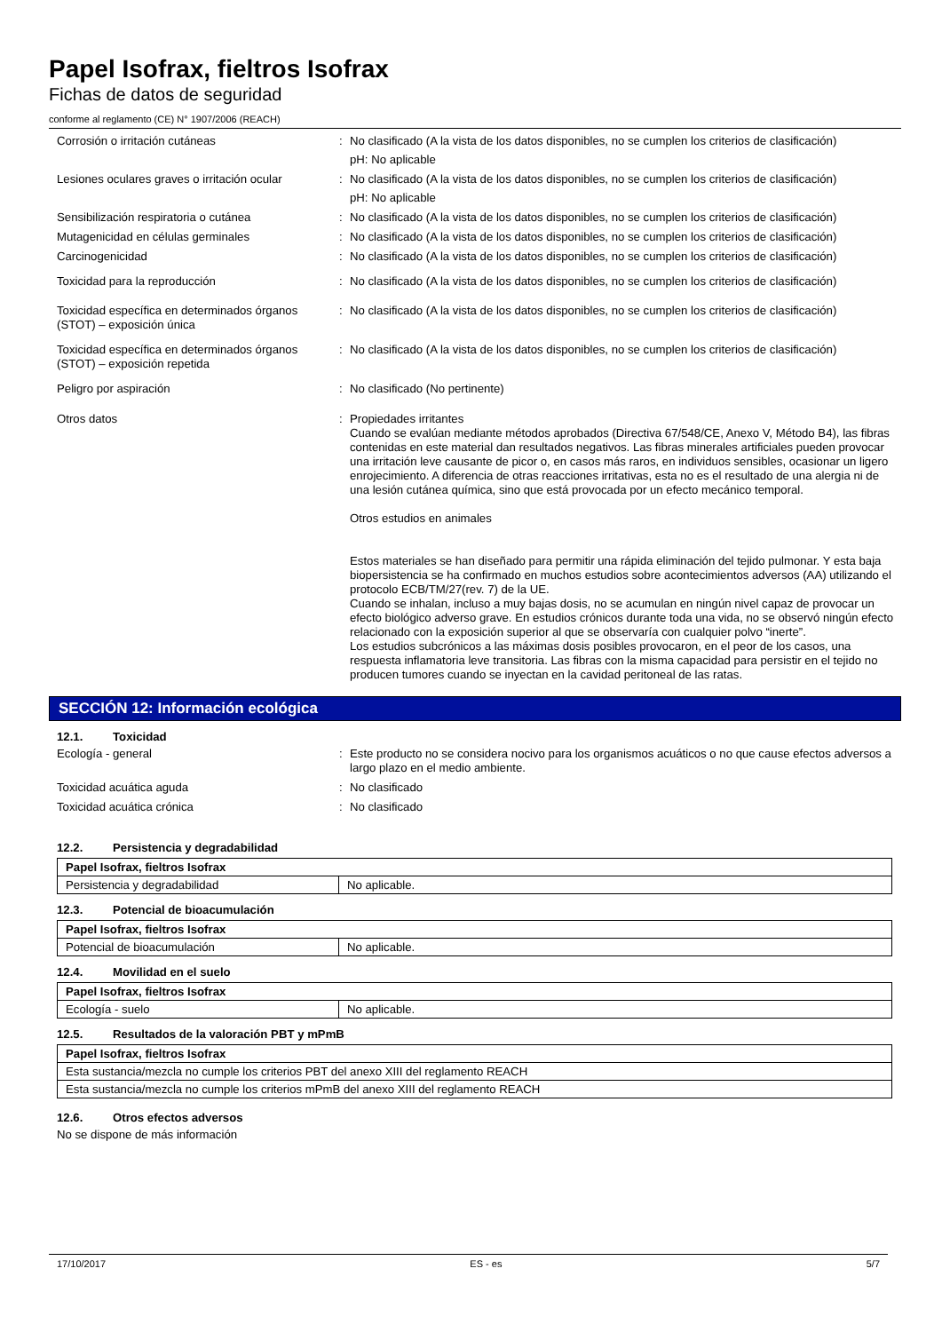Papel Isofrax, fieltros Isofrax
Fichas de datos de seguridad
conforme al reglamento (CE) N° 1907/2006 (REACH)
Corrosión o irritación cutáneas : No clasificado (A la vista de los datos disponibles, no se cumplen los criterios de clasificación)
pH: No aplicable
Lesiones oculares graves o irritación ocular
: No clasificado (A la vista de los datos disponibles, no se cumplen los criterios de clasificación)
pH: No aplicable
Sensibilización respiratoria o cutánea : No clasificado (A la vista de los datos disponibles, no se cumplen los criterios de clasificación)
Mutagenicidad en células germinales : No clasificado (A la vista de los datos disponibles, no se cumplen los criterios de clasificación)
Carcinogenicidad : No clasificado (A la vista de los datos disponibles, no se cumplen los criterios de clasificación)
Toxicidad para la reproducción : No clasificado (A la vista de los datos disponibles, no se cumplen los criterios de clasificación)
Toxicidad específica en determinados órganos (STOT) – exposición única
: No clasificado (A la vista de los datos disponibles, no se cumplen los criterios de clasificación)
Toxicidad específica en determinados órganos (STOT) – exposición repetida
: No clasificado (A la vista de los datos disponibles, no se cumplen los criterios de clasificación)
Peligro por aspiración : No clasificado (No pertinente)
Otros datos : Propiedades irritantes
Cuando se evalúan mediante métodos aprobados (Directiva 67/548/CE, Anexo V, Método B4), las fibras contenidas en este material dan resultados negativos. Las fibras minerales artificiales pueden provocar una irritación leve causante de picor o, en casos más raros, en individuos sensibles, ocasionar un ligero enrojecimiento. A diferencia de otras reacciones irritativas, esta no es el resultado de una alergia ni de una lesión cutánea química, sino que está provocada por un efecto mecánico temporal.
Otros estudios en animales
Estos materiales se han diseñado para permitir una rápida eliminación del tejido pulmonar. Y esta baja biopersistencia se ha confirmado en muchos estudios sobre acontecimientos adversos (AA) utilizando el protocolo ECB/TM/27(rev. 7) de la UE.
Cuando se inhalan, incluso a muy bajas dosis, no se acumulan en ningún nivel capaz de provocar un efecto biológico adverso grave. En estudios crónicos durante toda una vida, no se observó ningún efecto relacionado con la exposición superior al que se observaría con cualquier polvo “inerte”.
Los estudios subcrónicos a las máximas dosis posibles provocaron, en el peor de los casos, una respuesta inflamatoria leve transitoria. Las fibras con la misma capacidad para persistir en el tejido no producen tumores cuando se inyectan en la cavidad peritoneal de las ratas.
SECCIÓN 12: Información ecológica
12.1. Toxicidad
Ecología - general : Este producto no se considera nocivo para los organismos acuáticos o no que cause efectos adversos a largo plazo en el medio ambiente.
Toxicidad acuática aguda : No clasificado
Toxicidad acuática crónica : No clasificado
12.2. Persistencia y degradabilidad
| Papel Isofrax, fieltros Isofrax | |
| Persistencia y degradabilidad | No aplicable. |
12.3. Potencial de bioacumulación
| Papel Isofrax, fieltros Isofrax | |
| Potencial de bioacumulación | No aplicable. |
12.4. Movilidad en el suelo
| Papel Isofrax, fieltros Isofrax | |
| Ecología - suelo | No aplicable. |
12.5. Resultados de la valoración PBT y mPmB
| Papel Isofrax, fieltros Isofrax |
| Esta sustancia/mezcla no cumple los criterios PBT del anexo XIII del reglamento REACH |
| Esta sustancia/mezcla no cumple los criterios mPmB del anexo XIII del reglamento REACH |
12.6. Otros efectos adversos
No se dispone de más información
17/10/2017 ES - es 5/7